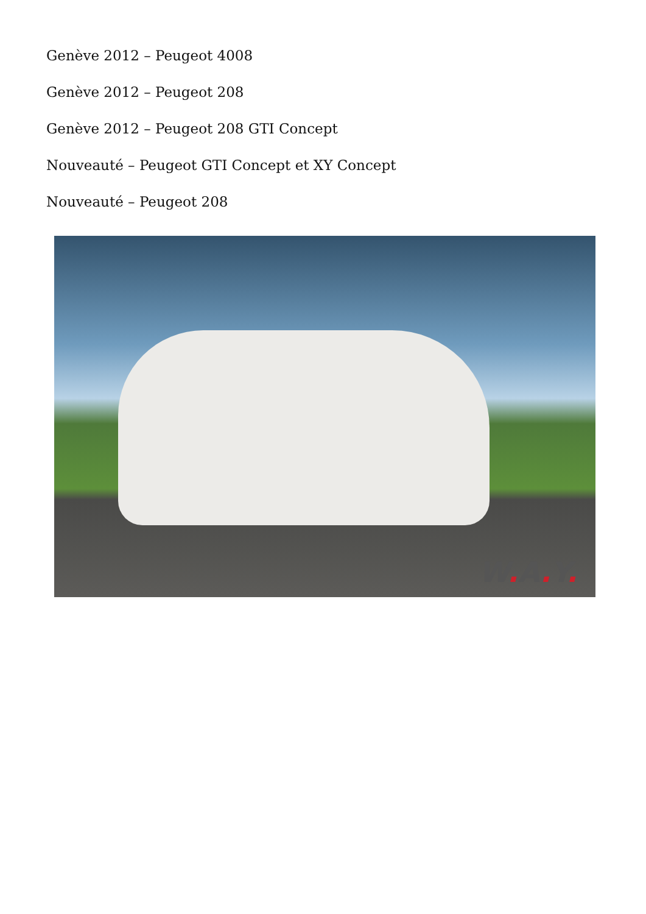Genève 2012 – Peugeot 4008
Genève 2012 – Peugeot 208
Genève 2012 – Peugeot 208 GTI Concept
Nouveauté – Peugeot GTI Concept et XY Concept
Nouveauté – Peugeot 208
W. A. Y.